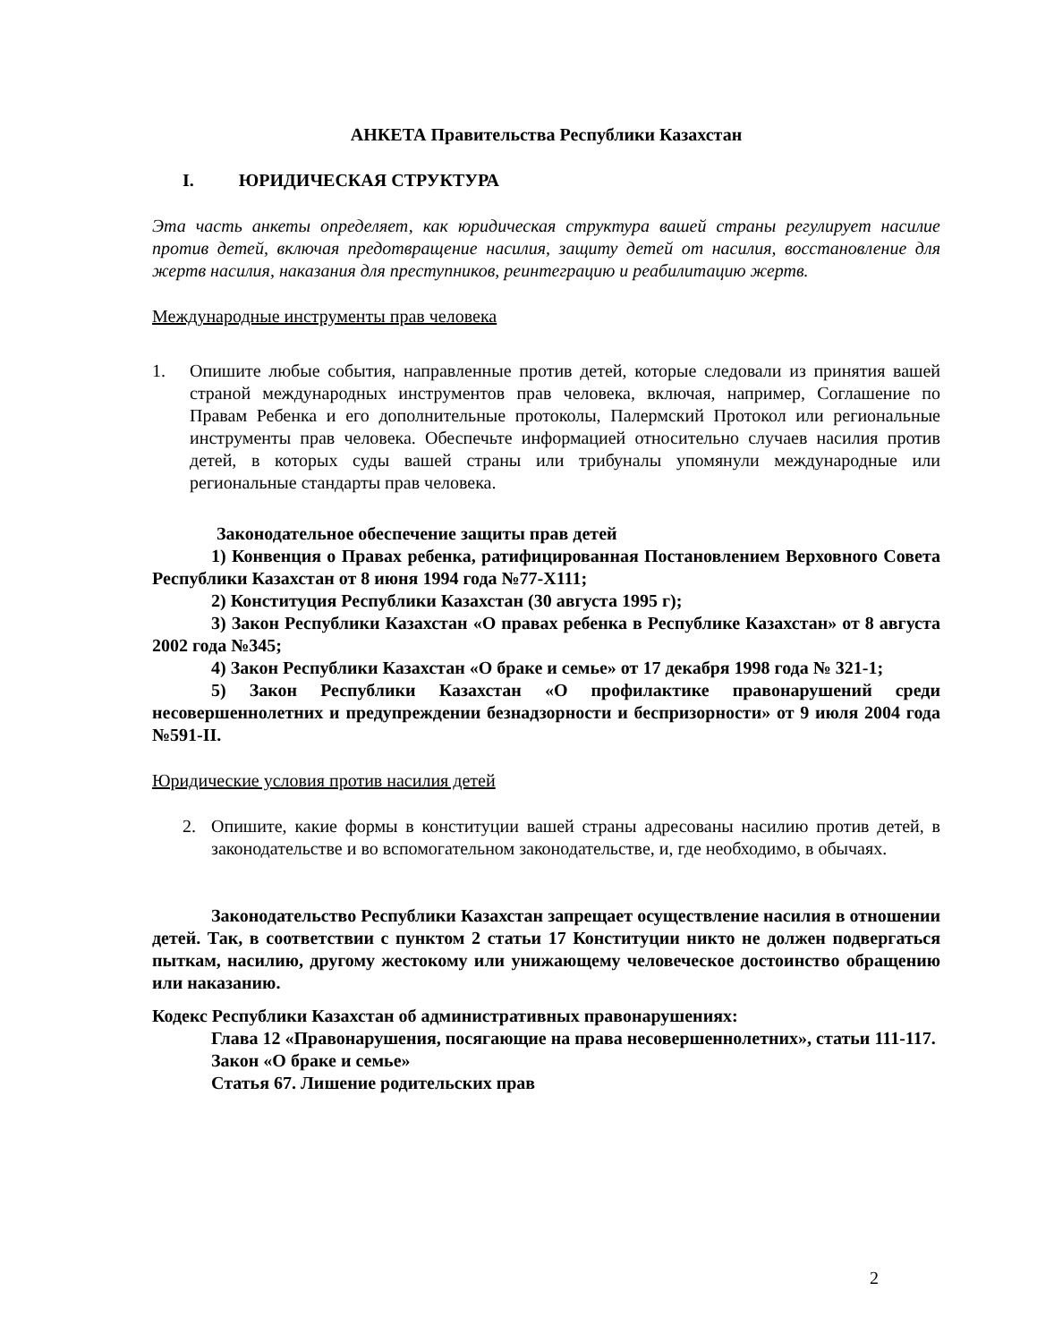АНКЕТА Правительства Республики Казахстан
I. ЮРИДИЧЕСКАЯ СТРУКТУРА
Эта часть анкеты определяет, как юридическая структура вашей страны регулирует насилие против детей, включая предотвращение насилия, защиту детей от насилия, восстановление для жертв насилия, наказания для преступников, реинтеграцию и реабилитацию жертв.
Международные инструменты прав человека
1. Опишите любые события, направленные против детей, которые следовали из принятия вашей страной международных инструментов прав человека, включая, например, Соглашение по Правам Ребенка и его дополнительные протоколы, Палермский Протокол или региональные инструменты прав человека. Обеспечьте информацией относительно случаев насилия против детей, в которых суды вашей страны или трибуналы упомянули международные или региональные стандарты прав человека.
Законодательное обеспечение защиты прав детей
1) Конвенция о Правах ребенка, ратифицированная Постановлением Верховного Совета Республики Казахстан от 8 июня 1994 года №77-Х111;
2) Конституция Республики Казахстан (30 августа 1995 г);
3) Закон Республики Казахстан «О правах ребенка в Республике Казахстан» от 8 августа 2002 года №345;
4) Закон Республики Казахстан «О браке и семье» от 17 декабря 1998 года № 321-1;
5) Закон Республики Казахстан «О профилактике правонарушений среди несовершеннолетних и предупреждении безнадзорности и беспризорности» от 9 июля 2004 года №591-II.
Юридические условия против насилия детей
2. Опишите, какие формы в конституции вашей страны адресованы насилию против детей, в законодательстве и во вспомогательном законодательстве, и, где необходимо, в обычаях.
Законодательство Республики Казахстан запрещает осуществление насилия в отношении детей. Так, в соответствии с пунктом 2 статьи 17 Конституции никто не должен подвергаться пыткам, насилию, другому жестокому или унижающему человеческое достоинство обращению или наказанию.
Кодекс Республики Казахстан об административных правонарушениях:
Глава 12 «Правонарушения, посягающие на права несовершеннолетних», статьи 111-117.
Закон «О браке и семье»
Статья 67. Лишение родительских прав
2